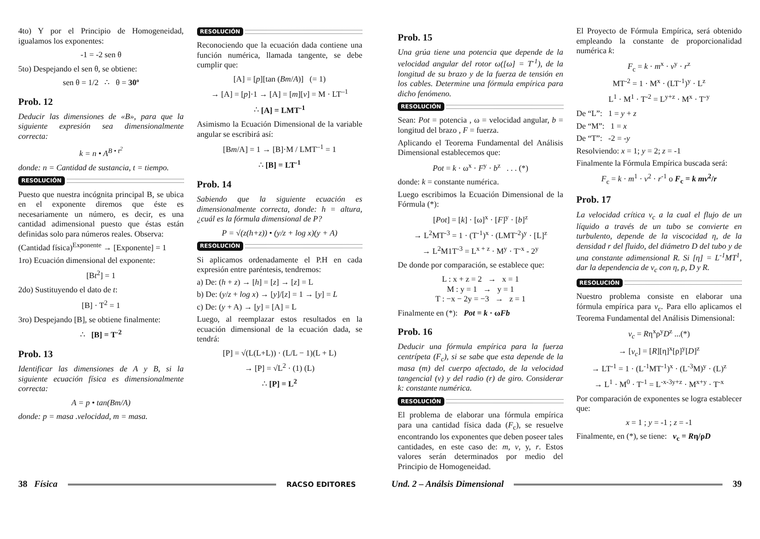4to) Y por el Principio de Homogeneidad, igualamos los exponentes:
-1 = -2 sen θ
5to) Despejando el sen θ, se obtiene:
sen θ = 1/2 ∴ θ = 30º
Prob. 12
Deducir las dimensiones de «B», para que la siguiente expresión sea dimensionalmente correcta:
k = n • A<sup>B • t<sup>2</sup></sup>
donde: n = Cantidad de sustancia, t = tiempo.
RESOLUCIÓN
Puesto que nuestra incógnita principal B, se ubica en el exponente diremos que éste es necesariamente un número, es decir, es una cantidad adimensional puesto que éstas están definidas solo para números reales. Observa:
(Cantidad física)<sup>Exponente</sup> → [Exponente] = 1
1ro) Ecuación dimensional del exponente:
[Bt<sup>2</sup>] = 1
2do) Sustituyendo el dato de t:
[B] · T<sup>2</sup> = 1
3ro) Despejando [B], se obtiene finalmente:
∴ [B] = T<sup>-2</sup>
Prob. 13
Identificar las dimensiones de A y B, si la siguiente ecuación física es dimensionalmente correcta:
A = p • tan(Bm/A)
donde: p = masa .velocidad, m = masa.
RESOLUCIÓN
Reconociendo que la ecuación dada contiene una función numérica, llamada tangente, se debe cumplir que:
[A] = [p][tan (Bm/A)] (= 1)
→ [A] = [p]·1 → [A] = [m][v] = M · LT<sup>–1</sup>
∴ [A] = LMT<sup>-1</sup>
Asimismo la Ecuación Dimensional de la variable angular se escribirá así:
[Bm/A] = 1 → [B]·M / LMT<sup>–1</sup> = 1
∴ [B] = LT<sup>-1</sup>
Prob. 14
Sabiendo que la siguiente ecuación es dimensionalmente correcta, donde: h = altura, ¿cuál es la fórmula dimensional de P?
P = √(z(h+z)) • (y/z + log x)(y + A)
RESOLUCIÓN
Si aplicamos ordenadamente el P.H en cada expresión entre paréntesis, tendremos:
a) De: (h + z) → [h] = [z] → [z] = L
b) De: (y/z + log x) → [y]/[z] = 1 → [y] = L
c) De: (y + A) → [y] = [A] = L
Luego, al reemplazar estos resultados en la ecuación dimensional de la ecuación dada, se tendrá:
[P] = √(L(L+L)) · (L/L − 1)(L + L)
→ [P] = √L<sup>2</sup> · (1) (L)
∴ [P] = L<sup>2</sup>
Prob. 15
Una grúa tiene una potencia que depende de la velocidad angular del rotor ω([ω] = T<sup>-1</sup>), de la longitud de su brazo y de la fuerza de tensión en los cables. Determine una fórmula empírica para dicho fenómeno.
RESOLUCIÓN
Sean: Pot = potencia , ω = velocidad angular, b = longitud del brazo , F = fuerza.
Aplicando el Teorema Fundamental del Análisis Dimensional establecemos que:
Pot = k · ω<sup>x</sup> · F<sup>y</sup> · b<sup>z</sup> . . . (*)
donde: k = constante numérica.
Luego escribimos la Ecuación Dimensional de la Fórmula (*):
[Pot] = [k] · [ω]<sup>x</sup> · [F]<sup>y</sup> · [b]<sup>z</sup>
→ L<sup>2</sup>MT<sup>-3</sup> = 1 · (T<sup>-1</sup>)<sup>x</sup> · (LMT<sup>-2</sup>)<sup>y</sup> · [L]<sup>z</sup>
→ L<sup>2</sup>M1T<sup>-3</sup> = L<sup>x + z</sup> · M<sup>y</sup> · T<sup>-x</sup> - 2<sup>y</sup>
De donde por comparación, se establece que:
L : x + z = 2 → x = 1
M : y = 1 → y = 1
T : −x − 2y = −3 → z = 1
Finalmente en (*): Pot = k · ωFb
Prob. 16
Deducir una fórmula empírica para la fuerza centrípeta (F<sub>c</sub>), si se sabe que esta depende de la masa (m) del cuerpo afectado, de la velocidad tangencial (v) y del radio (r) de giro. Considerar k: constante numérica.
RESOLUCIÓN
El problema de elaborar una fórmula empírica para una cantidad física dada (F<sub>c</sub>), se resuelve encontrando los exponentes que deben poseer tales cantidades, en este caso de: m, v, y, r. Estos valores serán determinados por medio del Principio de Homogeneidad.
El Proyecto de Fórmula Empírica, será obtenido empleando la constante de proporcionalidad numérica k:
F<sub>c</sub> = k · m<sup>x</sup> · v<sup>y</sup> · r<sup>z</sup>
MT<sup>-2</sup> = 1 · M<sup>x</sup> · (LT<sup>-1</sup>)<sup>y</sup> · L<sup>z</sup>
L<sup>1</sup> · M<sup>1</sup> · T<sup>-2</sup> = L<sup>y+z</sup> · M<sup>x</sup> · T<sup>-y</sup>
De “L”: 1 = y + z
De “M”: 1 = x
De “T”: -2 = -y
Resolviendo: x = 1; y = 2; z = -1
Finalmente la Fórmula Empírica buscada será:
F<sub>c</sub> = k · m<sup>1</sup> · v<sup>2</sup> · r<sup>-1</sup> o F<sub>c</sub> = k mv<sup>2</sup>/r
Prob. 17
La velocidad crítica v<sub>c</sub> a la cual el flujo de un líquido a través de un tubo se convierte en turbulento, depende de la viscocidad η, de la densidad r del fluido, del diámetro D del tubo y de una constante adimensional R. Si [η] = L<sup>-1</sup>MT<sup>1</sup>, dar la dependencia de v<sub>c</sub> con η, ρ, D y R.
RESOLUCIÓN
Nuestro problema consiste en elaborar una fórmula empírica para v<sub>c</sub>. Para ello aplicamos el Teorema Fundamental del Análisis Dimensional:
v<sub>c</sub> = Rη<sup>x</sup>ρ<sup>y</sup>D<sup>z</sup> ...(*)
→ [v<sub>c</sub>] = [R][η]<sup>x</sup>[ρ]<sup>y</sup>[D]<sup>z</sup>
→ LT<sup>-1</sup> = 1 · (L<sup>-1</sup>MT<sup>-1</sup>)<sup>x</sup> · (L<sup>-3</sup>M)<sup>y</sup> · (L)<sup>z</sup>
→ L<sup>1</sup> · M<sup>0</sup> · T<sup>-1</sup> = L<sup>-x-3y+z</sup> · M<sup>x+y</sup> · T<sup>-x</sup>
Por comparación de exponentes se logra establecer que:
x = 1 ; y = -1 ; z = -1
Finalmente, en (*), se tiene: v<sub>c</sub> = Rη/ρD
38 Física RACSO EDITORES Und. 2 – Análsis Dimensional 39